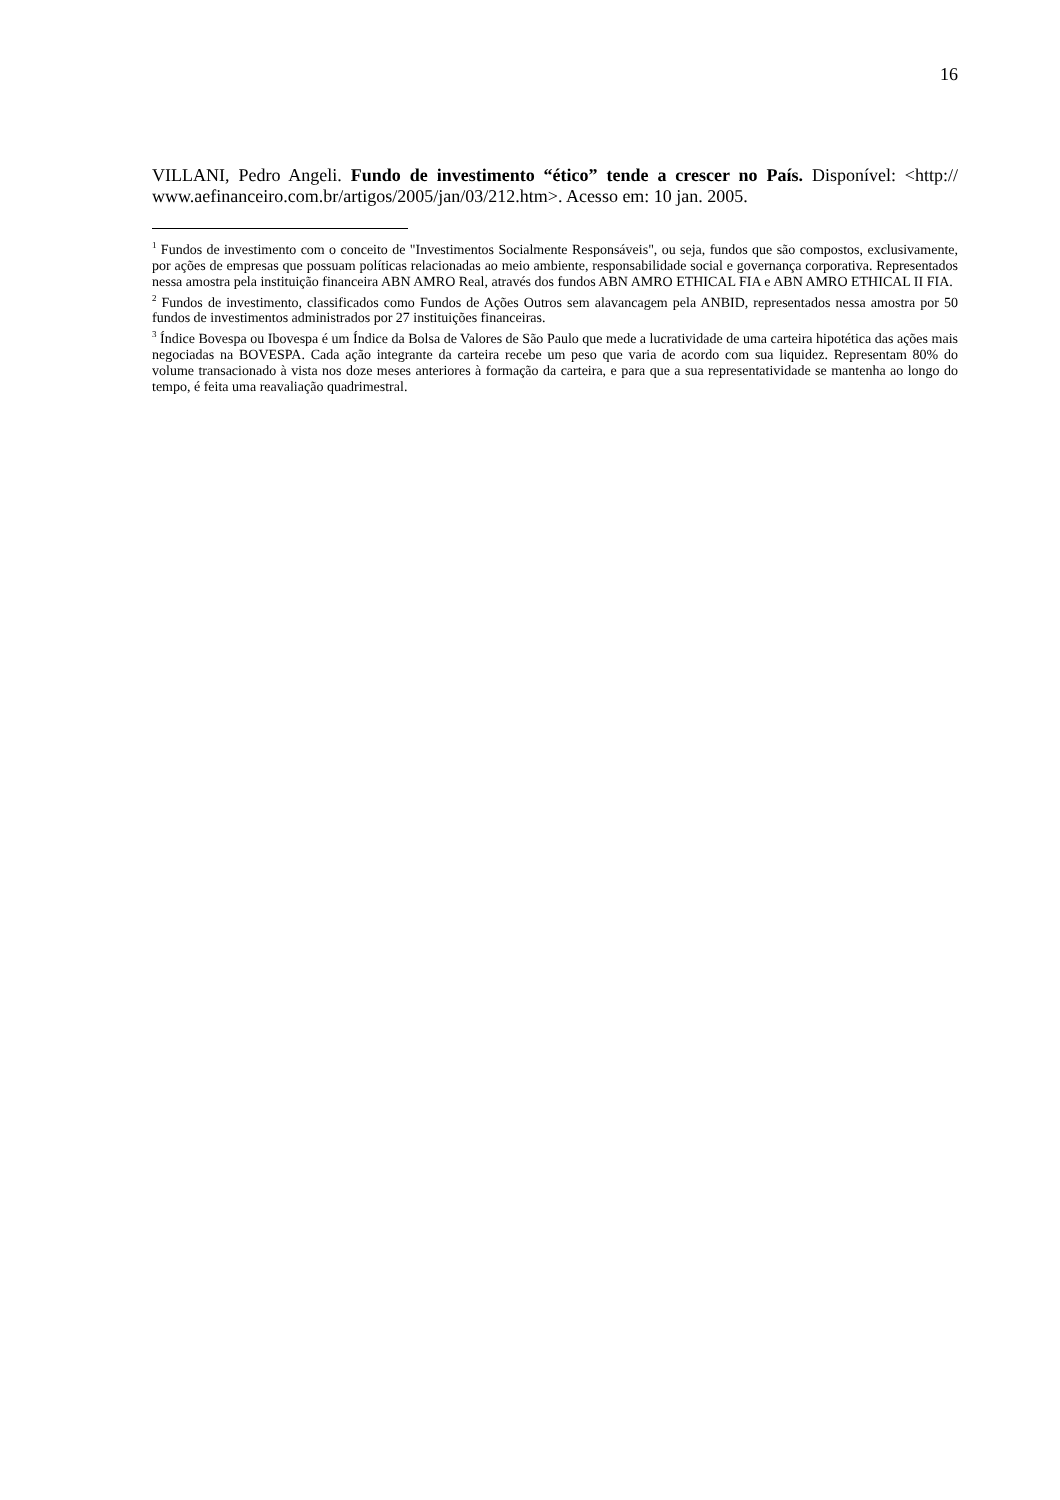16
VILLANI, Pedro Angeli. Fundo de investimento “ético” tende a crescer no País. Disponível: <http:// www.aefinanceiro.com.br/artigos/2005/jan/03/212.htm>. Acesso em: 10 jan. 2005.
<sup>1</sup> Fundos de investimento com o conceito de "Investimentos Socialmente Responsáveis", ou seja, fundos que são compostos, exclusivamente, por ações de empresas que possuam políticas relacionadas ao meio ambiente, responsabilidade social e governança corporativa. Representados nessa amostra pela instituição financeira ABN AMRO Real, através dos fundos ABN AMRO ETHICAL FIA e ABN AMRO ETHICAL II FIA.
<sup>2</sup> Fundos de investimento, classificados como Fundos de Ações Outros sem alavancagem pela ANBID, representados nessa amostra por 50 fundos de investimentos administrados por 27 instituições financeiras.
<sup>3</sup> Índice Bovespa ou Ibovespa é um Índice da Bolsa de Valores de São Paulo que mede a lucratividade de uma carteira hipotética das ações mais negociadas na BOVESPA. Cada ação integrante da carteira recebe um peso que varia de acordo com sua liquidez. Representam 80% do volume transacionado à vista nos doze meses anteriores à formação da carteira, e para que a sua representatividade se mantenha ao longo do tempo, é feita uma reavaliação quadrimestral.